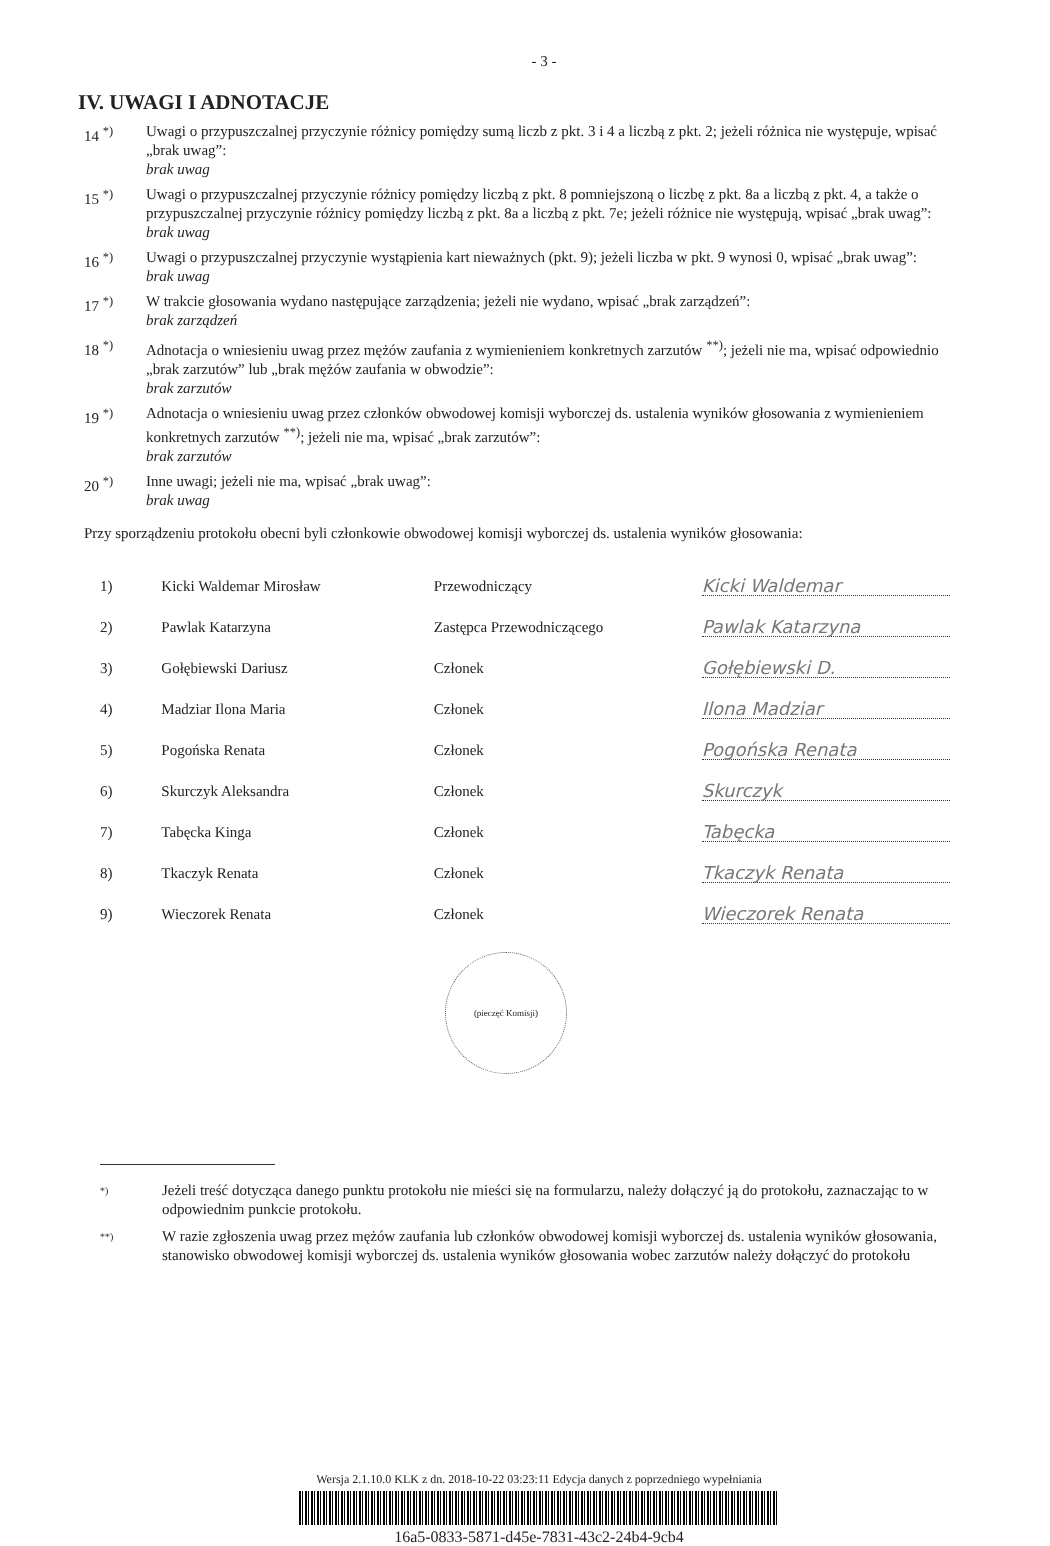- 3 -
IV. UWAGI I ADNOTACJE
14 <sup>*)</sup> Uwagi o przypuszczalnej przyczynie różnicy pomiędzy sumą liczb z pkt. 3 i 4 a liczbą z pkt. 2; jeżeli różnica nie występuje, wpisać „brak uwag”:
brak uwag
15 <sup>*)</sup> Uwagi o przypuszczalnej przyczynie różnicy pomiędzy liczbą z pkt. 8 pomniejszoną o liczbę z pkt. 8a a liczbą z pkt. 4, a także o przypuszczalnej przyczynie różnicy pomiędzy liczbą z pkt. 8a a liczbą z pkt. 7e; jeżeli różnice nie występują, wpisać „brak uwag”:
brak uwag
16 <sup>*)</sup> Uwagi o przypuszczalnej przyczynie wystąpienia kart nieważnych (pkt. 9); jeżeli liczba w pkt. 9 wynosi 0, wpisać „brak uwag”:
brak uwag
17 <sup>*)</sup> W trakcie głosowania wydano następujące zarządzenia; jeżeli nie wydano, wpisać „brak zarządzeń”:
brak zarządzeń
18 <sup>*)</sup> Adnotacja o wniesieniu uwag przez mężów zaufania z wymienieniem konkretnych zarzutów <sup>**)</sup>; jeżeli nie ma, wpisać odpowiednio „brak zarzutów” lub „brak mężów zaufania w obwodzie”:
brak zarzutów
19 <sup>*)</sup> Adnotacja o wniesieniu uwag przez członków obwodowej komisji wyborczej ds. ustalenia wyników głosowania z wymienieniem konkretnych zarzutów <sup>**)</sup>; jeżeli nie ma, wpisać „brak zarzutów”:
brak zarzutów
20 <sup>*)</sup> Inne uwagi; jeżeli nie ma, wpisać „brak uwag”:
brak uwag
Przy sporządzeniu protokołu obecni byli członkowie obwodowej komisji wyborczej ds. ustalenia wyników głosowania:
| 1) | Kicki Waldemar Mirosław | Przewodniczący | Kicki Waldemar |
| 2) | Pawlak Katarzyna | Zastępca Przewodniczącego | Pawlak Katarzyna |
| 3) | Gołębiewski Dariusz | Członek | Gołębiewski D. |
| 4) | Madziar Ilona Maria | Członek | Ilona Madziar |
| 5) | Pogońska Renata | Członek | Pogońska Renata |
| 6) | Skurczyk Aleksandra | Członek | Skurczyk |
| 7) | Tabęcka Kinga | Członek | Tabęcka |
| 8) | Tkaczyk Renata | Członek | Tkaczyk Renata |
| 9) | Wieczorek Renata | Członek | Wieczorek Renata |
(pieczęć Komisji)
*)
Jeżeli treść dotycząca danego punktu protokołu nie mieści się na formularzu, należy dołączyć ją do protokołu, zaznaczając to w odpowiednim punkcie protokołu.
**)
W razie zgłoszenia uwag przez mężów zaufania lub członków obwodowej komisji wyborczej ds. ustalenia wyników głosowania, stanowisko obwodowej komisji wyborczej ds. ustalenia wyników głosowania wobec zarzutów należy dołączyć do protokołu
Wersja 2.1.10.0 KLK z dn. 2018-10-22 03:23:11 Edycja danych z poprzedniego wypełniania
16a5-0833-5871-d45e-7831-43c2-24b4-9cb4